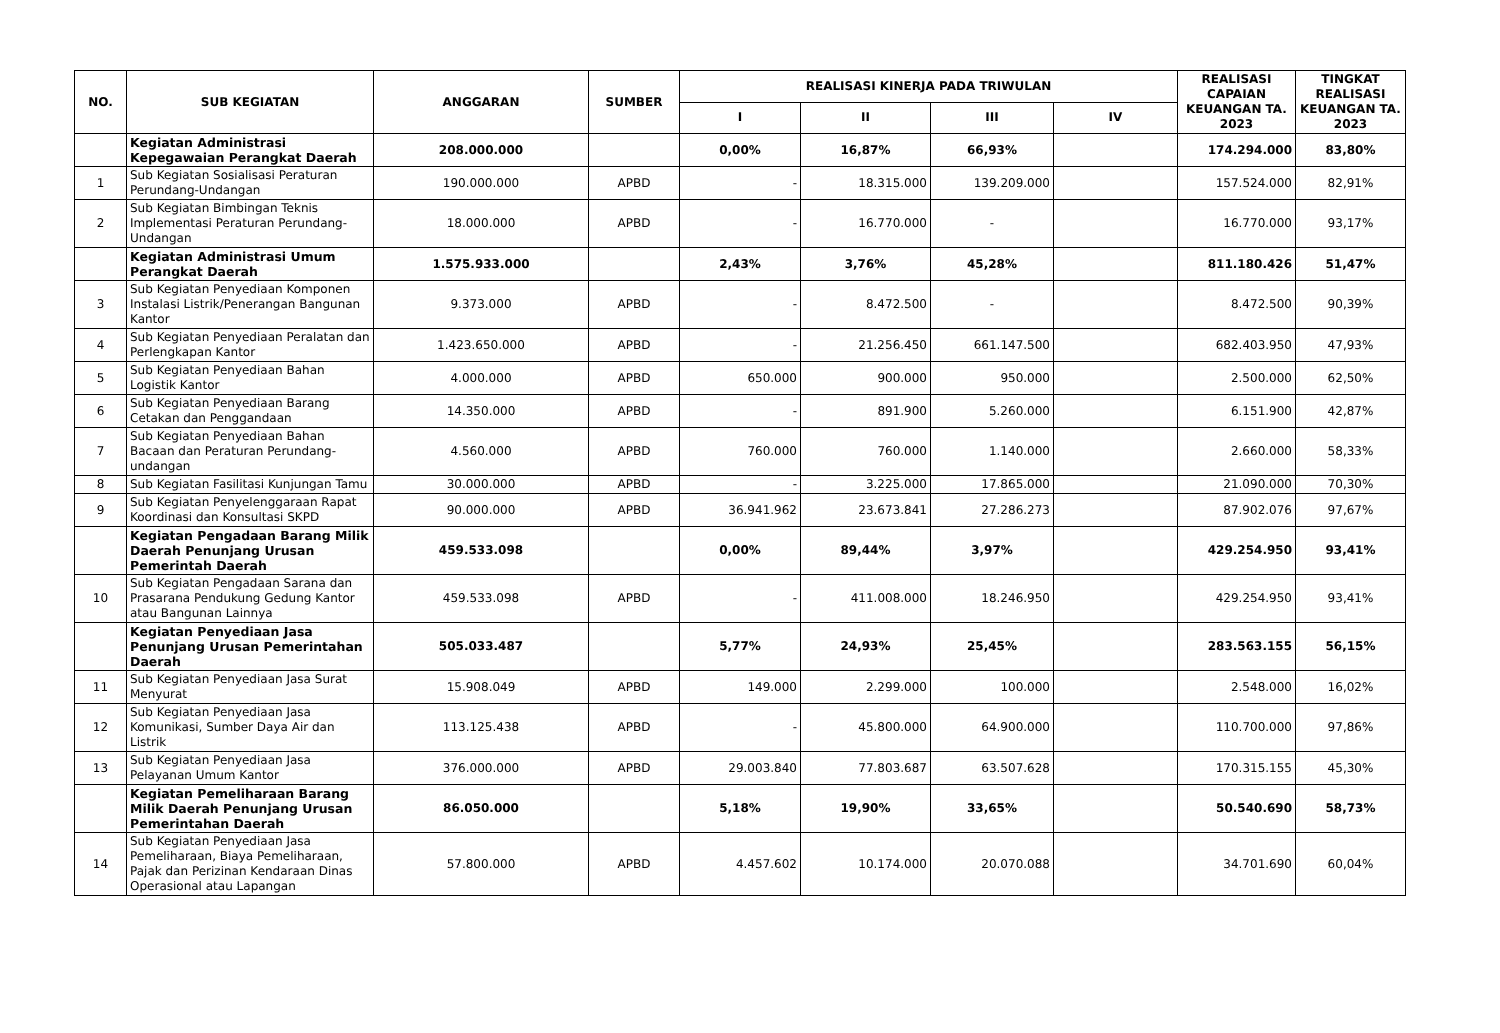| NO. | SUB KEGIATAN | ANGGARAN | SUMBER | REALISASI KINERJA PADA TRIWULAN | | | | REALISASI CAPAIAN KEUANGAN TA. 2023 | TINGKAT REALISASI KEUANGAN TA. 2023 |
| --- | --- | --- | --- | --- | --- | --- | --- | --- | --- |
| | | | | I | II | III | IV | | |
| | Kegiatan Administrasi Kepegawaian Perangkat Daerah | 208.000.000 | | 0,00% | 16,87% | 66,93% | | 174.294.000 | 83,80% |
| 1 | Sub Kegiatan Sosialisasi Peraturan Perundang-Undangan | 190.000.000 | APBD | - | 18.315.000 | 139.209.000 | | 157.524.000 | 82,91% |
| 2 | Sub Kegiatan Bimbingan Teknis Implementasi Peraturan Perundang-Undangan | 18.000.000 | APBD | - | 16.770.000 | - | | 16.770.000 | 93,17% |
| | Kegiatan Administrasi Umum Perangkat Daerah | 1.575.933.000 | | 2,43% | 3,76% | 45,28% | | 811.180.426 | 51,47% |
| 3 | Sub Kegiatan Penyediaan Komponen Instalasi Listrik/Penerangan Bangunan Kantor | 9.373.000 | APBD | - | 8.472.500 | - | | 8.472.500 | 90,39% |
| 4 | Sub Kegiatan Penyediaan Peralatan dan Perlengkapan Kantor | 1.423.650.000 | APBD | - | 21.256.450 | 661.147.500 | | 682.403.950 | 47,93% |
| 5 | Sub Kegiatan Penyediaan Bahan Logistik Kantor | 4.000.000 | APBD | 650.000 | 900.000 | 950.000 | | 2.500.000 | 62,50% |
| 6 | Sub Kegiatan Penyediaan Barang Cetakan dan Penggandaan | 14.350.000 | APBD | - | 891.900 | 5.260.000 | | 6.151.900 | 42,87% |
| 7 | Sub Kegiatan Penyediaan Bahan Bacaan dan Peraturan Perundang-undangan | 4.560.000 | APBD | 760.000 | 760.000 | 1.140.000 | | 2.660.000 | 58,33% |
| 8 | Sub Kegiatan Fasilitasi Kunjungan Tamu | 30.000.000 | APBD | - | 3.225.000 | 17.865.000 | | 21.090.000 | 70,30% |
| 9 | Sub Kegiatan Penyelenggaraan Rapat Koordinasi dan Konsultasi SKPD | 90.000.000 | APBD | 36.941.962 | 23.673.841 | 27.286.273 | | 87.902.076 | 97,67% |
| | Kegiatan Pengadaan Barang Milik Daerah Penunjang Urusan Pemerintah Daerah | 459.533.098 | | 0,00% | 89,44% | 3,97% | | 429.254.950 | 93,41% |
| 10 | Sub Kegiatan Pengadaan Sarana dan Prasarana Pendukung Gedung Kantor atau Bangunan Lainnya | 459.533.098 | APBD | - | 411.008.000 | 18.246.950 | | 429.254.950 | 93,41% |
| | Kegiatan Penyediaan Jasa Penunjang Urusan Pemerintahan Daerah | 505.033.487 | | 5,77% | 24,93% | 25,45% | | 283.563.155 | 56,15% |
| 11 | Sub Kegiatan Penyediaan Jasa Surat Menyurat | 15.908.049 | APBD | 149.000 | 2.299.000 | 100.000 | | 2.548.000 | 16,02% |
| 12 | Sub Kegiatan Penyediaan Jasa Komunikasi, Sumber Daya Air dan Listrik | 113.125.438 | APBD | - | 45.800.000 | 64.900.000 | | 110.700.000 | 97,86% |
| 13 | Sub Kegiatan Penyediaan Jasa Pelayanan Umum Kantor | 376.000.000 | APBD | 29.003.840 | 77.803.687 | 63.507.628 | | 170.315.155 | 45,30% |
| | Kegiatan Pemeliharaan Barang Milik Daerah Penunjang Urusan Pemerintahan Daerah | 86.050.000 | | 5,18% | 19,90% | 33,65% | | 50.540.690 | 58,73% |
| 14 | Sub Kegiatan Penyediaan Jasa Pemeliharaan, Biaya Pemeliharaan, Pajak dan Perizinan Kendaraan Dinas Operasional atau Lapangan | 57.800.000 | APBD | 4.457.602 | 10.174.000 | 20.070.088 | | 34.701.690 | 60,04% |